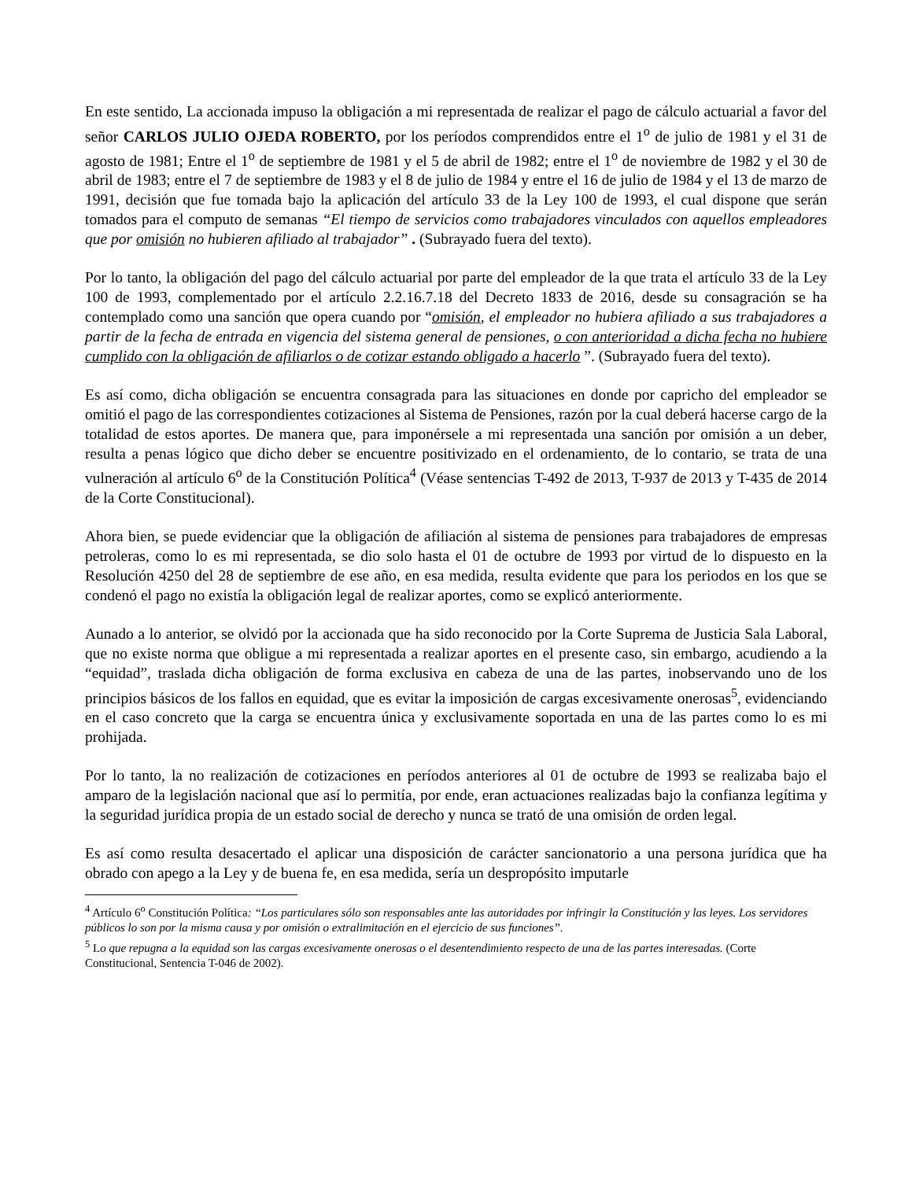En este sentido, La accionada impuso la obligación a mi representada de realizar el pago de cálculo actuarial a favor del señor CARLOS JULIO OJEDA ROBERTO, por los períodos comprendidos entre el 1<sup>o</sup> de julio de 1981 y el 31 de agosto de 1981; Entre el 1<sup>o</sup> de septiembre de 1981 y el 5 de abril de 1982; entre el 1<sup>o</sup> de noviembre de 1982 y el 30 de abril de 1983; entre el 7 de septiembre de 1983 y el 8 de julio de 1984 y entre el 16 de julio de 1984 y el 13 de marzo de 1991, decisión que fue tomada bajo la aplicación del artículo 33 de la Ley 100 de 1993, el cual dispone que serán tomados para el computo de semanas “El tiempo de servicios como trabajadores vinculados con aquellos empleadores que por omisión no hubieren afiliado al trabajador” . (Subrayado fuera del texto).
Por lo tanto, la obligación del pago del cálculo actuarial por parte del empleador de la que trata el artículo 33 de la Ley 100 de 1993, complementado por el artículo 2.2.16.7.18 del Decreto 1833 de 2016, desde su consagración se ha contemplado como una sanción que opera cuando por “omisión, el empleador no hubiera afiliado a sus trabajadores a partir de la fecha de entrada en vigencia del sistema general de pensiones, o con anterioridad a dicha fecha no hubiere cumplido con la obligación de afiliarlos o de cotizar estando obligado a hacerlo ”. (Subrayado fuera del texto).
Es así como, dicha obligación se encuentra consagrada para las situaciones en donde por capricho del empleador se omitió el pago de las correspondientes cotizaciones al Sistema de Pensiones, razón por la cual deberá hacerse cargo de la totalidad de estos aportes. De manera que, para imponérsele a mi representada una sanción por omisión a un deber, resulta a penas lógico que dicho deber se encuentre positivizado en el ordenamiento, de lo contario, se trata de una vulneración al artículo 6<sup>o</sup> de la Constitución Política<sup>4</sup> (Véase sentencias T-492 de 2013, T-937 de 2013 y T-435 de 2014 de la Corte Constitucional).
Ahora bien, se puede evidenciar que la obligación de afiliación al sistema de pensiones para trabajadores de empresas petroleras, como lo es mi representada, se dio solo hasta el 01 de octubre de 1993 por virtud de lo dispuesto en la Resolución 4250 del 28 de septiembre de ese año, en esa medida, resulta evidente que para los periodos en los que se condenó el pago no existía la obligación legal de realizar aportes, como se explicó anteriormente.
Aunado a lo anterior, se olvidó por la accionada que ha sido reconocido por la Corte Suprema de Justicia Sala Laboral, que no existe norma que obligue a mi representada a realizar aportes en el presente caso, sin embargo, acudiendo a la “equidad”, traslada dicha obligación de forma exclusiva en cabeza de una de las partes, inobservando uno de los principios básicos de los fallos en equidad, que es evitar la imposición de cargas excesivamente onerosas<sup>5</sup>, evidenciando en el caso concreto que la carga se encuentra única y exclusivamente soportada en una de las partes como lo es mi prohijada.
Por lo tanto, la no realización de cotizaciones en períodos anteriores al 01 de octubre de 1993 se realizaba bajo el amparo de la legislación nacional que así lo permitía, por ende, eran actuaciones realizadas bajo la confianza legítima y la seguridad jurídica propia de un estado social de derecho y nunca se trató de una omisión de orden legal.
Es así como resulta desacertado el aplicar una disposición de carácter sancionatorio a una persona jurídica que ha obrado con apego a la Ley y de buena fe, en esa medida, sería un despropósito imputarle
<sup>4</sup> Artículo 6<sup>o</sup> Constitución Política: “Los particulares sólo son responsables ante las autoridades por infringir la Constitución y las leyes. Los servidores públicos lo son por la misma causa y por omisión o extralimitación en el ejercicio de sus funciones”.
<sup>5</sup> Lo que repugna a la equidad son las cargas excesivamente onerosas o el desentendimiento respecto de una de las partes interesadas. (Corte Constitucional, Sentencia T-046 de 2002).